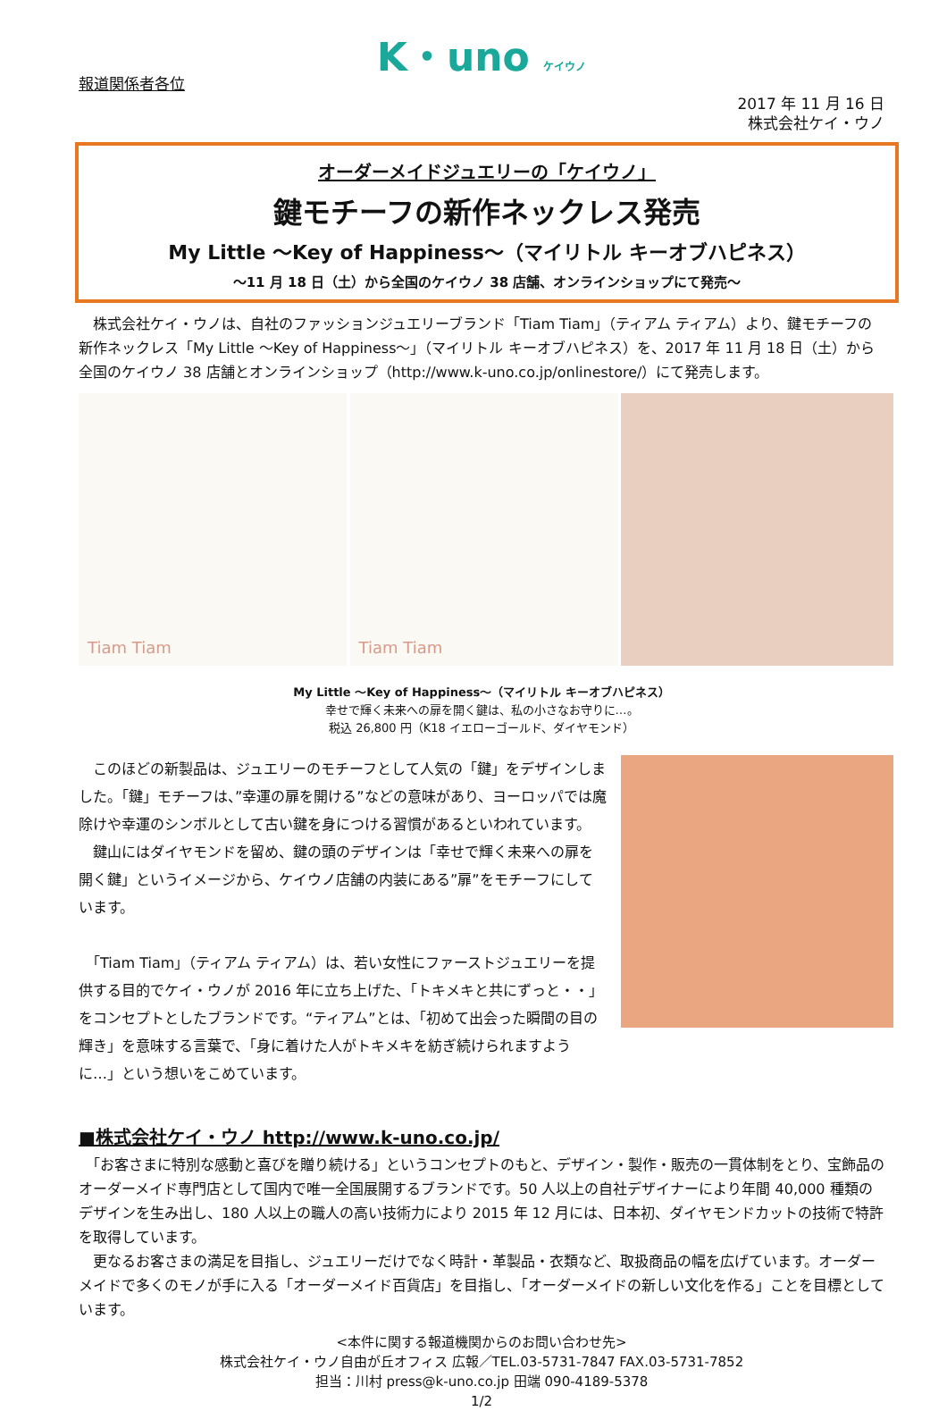K・uno ケイウノ
報道関係者各位
2017 年 11 月 16 日
株式会社ケイ・ウノ
オーダーメイドジュエリーの「ケイウノ」
鍵モチーフの新作ネックレス発売
My Little ～Key of Happiness～（マイリトル キーオブハピネス）
～11 月 18 日（土）から全国のケイウノ 38 店舗、オンラインショップにて発売～
　株式会社ケイ・ウノは、自社のファッションジュエリーブランド「Tiam Tiam」（ティアム ティアム）より、鍵モチーフの新作ネックレス「My Little ～Key of Happiness～」（マイリトル キーオブハピネス）を、2017 年 11 月 18 日（土）から全国のケイウノ 38 店舗とオンラインショップ（http://www.k-uno.co.jp/onlinestore/）にて発売します。
Tiam Tiam Tiam Tiam
My Little ～Key of Happiness～（マイリトル キーオブハピネス）
幸せで輝く未来への扉を開く鍵は、私の小さなお守りに…。
税込 26,800 円（K18 イエローゴールド、ダイヤモンド）
　このほどの新製品は、ジュエリーのモチーフとして人気の「鍵」をデザインしました。「鍵」モチーフは、”幸運の扉を開ける”などの意味があり、ヨーロッパでは魔除けや幸運のシンボルとして古い鍵を身につける習慣があるといわれています。
　鍵山にはダイヤモンドを留め、鍵の頭のデザインは「幸せで輝く未来への扉を開く鍵」というイメージから、ケイウノ店舗の内装にある”扉”をモチーフにしています。
　「Tiam Tiam」（ティアム ティアム）は、若い女性にファーストジュエリーを提供する目的でケイ・ウノが 2016 年に立ち上げた、「トキメキと共にずっと・・」をコンセプトとしたブランドです。“ティアム”とは、「初めて出会った瞬間の目の輝き」を意味する言葉で、「身に着けた人がトキメキを紡ぎ続けられますように…」という想いをこめています。
■株式会社ケイ・ウノ http://www.k-uno.co.jp/
　「お客さまに特別な感動と喜びを贈り続ける」というコンセプトのもと、デザイン・製作・販売の一貫体制をとり、宝飾品のオーダーメイド専門店として国内で唯一全国展開するブランドです。50 人以上の自社デザイナーにより年間 40,000 種類のデザインを生み出し、180 人以上の職人の高い技術力により 2015 年 12 月には、日本初、ダイヤモンドカットの技術で特許を取得しています。
　更なるお客さまの満足を目指し、ジュエリーだけでなく時計・革製品・衣類など、取扱商品の幅を広げています。オーダーメイドで多くのモノが手に入る「オーダーメイド百貨店」を目指し、「オーダーメイドの新しい文化を作る」ことを目標としています。
<本件に関する報道機関からのお問い合わせ先>
株式会社ケイ・ウノ自由が丘オフィス 広報／TEL.03-5731-7847 FAX.03-5731-7852
担当：川村 press@k-uno.co.jp 田端 090-4189-5378
1/2